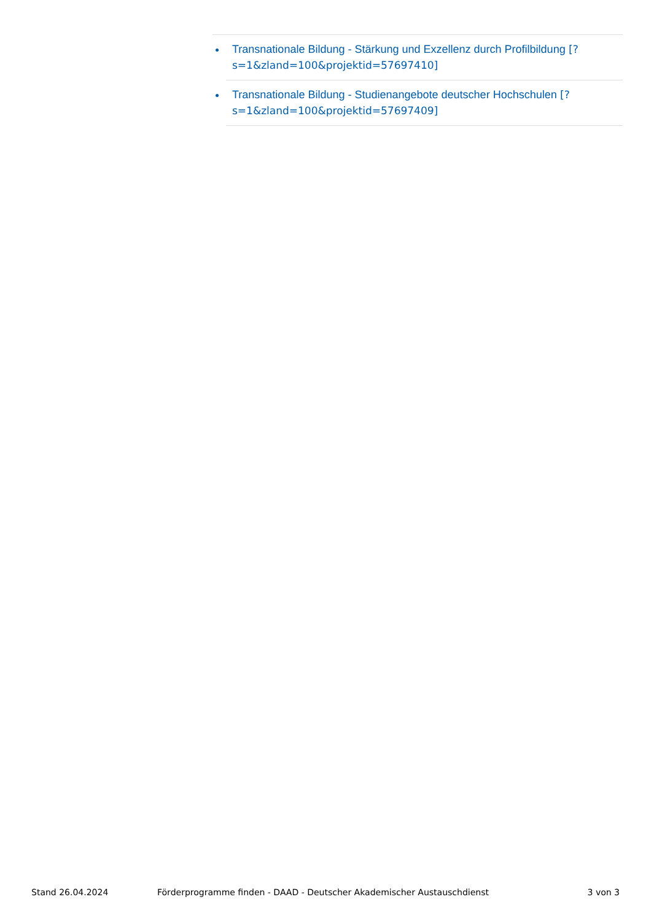Transnationale Bildung - Stärkung und Exzellenz durch Profilbildung [?s=1&zland=100&projektid=57697410]
Transnationale Bildung - Studienangebote deutscher Hochschulen [?s=1&zland=100&projektid=57697409]
Stand 26.04.2024 Förderprogramme finden - DAAD - Deutscher Akademischer Austauschdienst 3 von 3